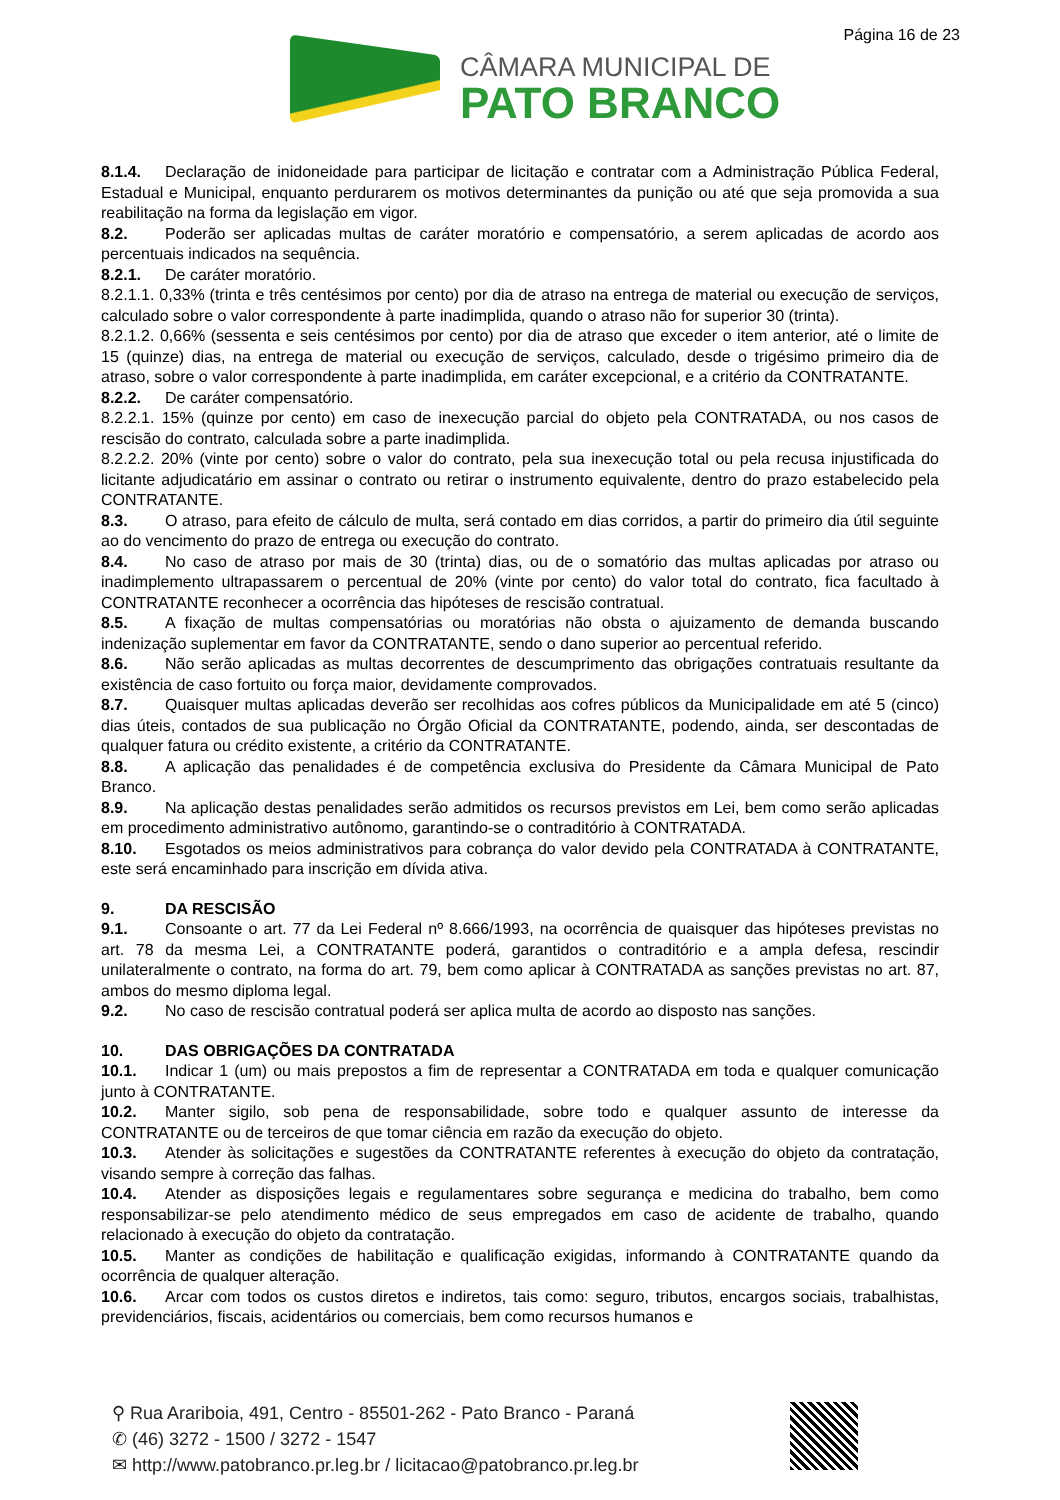Página 16 de 23
CÂMARA MUNICIPAL DE
PATO BRANCO
8.1.4. Declaração de inidoneidade para participar de licitação e contratar com a Administração Pública Federal, Estadual e Municipal, enquanto perdurarem os motivos determinantes da punição ou até que seja promovida a sua reabilitação na forma da legislação em vigor.
8.2. Poderão ser aplicadas multas de caráter moratório e compensatório, a serem aplicadas de acordo aos percentuais indicados na sequência.
8.2.1. De caráter moratório.
8.2.1.1. 0,33% (trinta e três centésimos por cento) por dia de atraso na entrega de material ou execução de serviços, calculado sobre o valor correspondente à parte inadimplida, quando o atraso não for superior 30 (trinta).
8.2.1.2. 0,66% (sessenta e seis centésimos por cento) por dia de atraso que exceder o item anterior, até o limite de 15 (quinze) dias, na entrega de material ou execução de serviços, calculado, desde o trigésimo primeiro dia de atraso, sobre o valor correspondente à parte inadimplida, em caráter excepcional, e a critério da CONTRATANTE.
8.2.2. De caráter compensatório.
8.2.2.1. 15% (quinze por cento) em caso de inexecução parcial do objeto pela CONTRATADA, ou nos casos de rescisão do contrato, calculada sobre a parte inadimplida.
8.2.2.2. 20% (vinte por cento) sobre o valor do contrato, pela sua inexecução total ou pela recusa injustificada do licitante adjudicatário em assinar o contrato ou retirar o instrumento equivalente, dentro do prazo estabelecido pela CONTRATANTE.
8.3. O atraso, para efeito de cálculo de multa, será contado em dias corridos, a partir do primeiro dia útil seguinte ao do vencimento do prazo de entrega ou execução do contrato.
8.4. No caso de atraso por mais de 30 (trinta) dias, ou de o somatório das multas aplicadas por atraso ou inadimplemento ultrapassarem o percentual de 20% (vinte por cento) do valor total do contrato, fica facultado à CONTRATANTE reconhecer a ocorrência das hipóteses de rescisão contratual.
8.5. A fixação de multas compensatórias ou moratórias não obsta o ajuizamento de demanda buscando indenização suplementar em favor da CONTRATANTE, sendo o dano superior ao percentual referido.
8.6. Não serão aplicadas as multas decorrentes de descumprimento das obrigações contratuais resultante da existência de caso fortuito ou força maior, devidamente comprovados.
8.7. Quaisquer multas aplicadas deverão ser recolhidas aos cofres públicos da Municipalidade em até 5 (cinco) dias úteis, contados de sua publicação no Órgão Oficial da CONTRATANTE, podendo, ainda, ser descontadas de qualquer fatura ou crédito existente, a critério da CONTRATANTE.
8.8. A aplicação das penalidades é de competência exclusiva do Presidente da Câmara Municipal de Pato Branco.
8.9. Na aplicação destas penalidades serão admitidos os recursos previstos em Lei, bem como serão aplicadas em procedimento administrativo autônomo, garantindo-se o contraditório à CONTRATADA.
8.10. Esgotados os meios administrativos para cobrança do valor devido pela CONTRATADA à CONTRATANTE, este será encaminhado para inscrição em dívida ativa.
9. DA RESCISÃO
9.1. Consoante o art. 77 da Lei Federal nº 8.666/1993, na ocorrência de quaisquer das hipóteses previstas no art. 78 da mesma Lei, a CONTRATANTE poderá, garantidos o contraditório e a ampla defesa, rescindir unilateralmente o contrato, na forma do art. 79, bem como aplicar à CONTRATADA as sanções previstas no art. 87, ambos do mesmo diploma legal.
9.2. No caso de rescisão contratual poderá ser aplica multa de acordo ao disposto nas sanções.
10. DAS OBRIGAÇÕES DA CONTRATADA
10.1. Indicar 1 (um) ou mais prepostos a fim de representar a CONTRATADA em toda e qualquer comunicação junto à CONTRATANTE.
10.2. Manter sigilo, sob pena de responsabilidade, sobre todo e qualquer assunto de interesse da CONTRATANTE ou de terceiros de que tomar ciência em razão da execução do objeto.
10.3. Atender às solicitações e sugestões da CONTRATANTE referentes à execução do objeto da contratação, visando sempre à correção das falhas.
10.4. Atender as disposições legais e regulamentares sobre segurança e medicina do trabalho, bem como responsabilizar-se pelo atendimento médico de seus empregados em caso de acidente de trabalho, quando relacionado à execução do objeto da contratação.
10.5. Manter as condições de habilitação e qualificação exigidas, informando à CONTRATANTE quando da ocorrência de qualquer alteração.
10.6. Arcar com todos os custos diretos e indiretos, tais como: seguro, tributos, encargos sociais, trabalhistas, previdenciários, fiscais, acidentários ou comerciais, bem como recursos humanos e
⚲ Rua Arariboia, 491, Centro - 85501-262 - Pato Branco - Paraná
✆ (46) 3272 - 1500 / 3272 - 1547
✉ http://www.patobranco.pr.leg.br / licitacao@patobranco.pr.leg.br